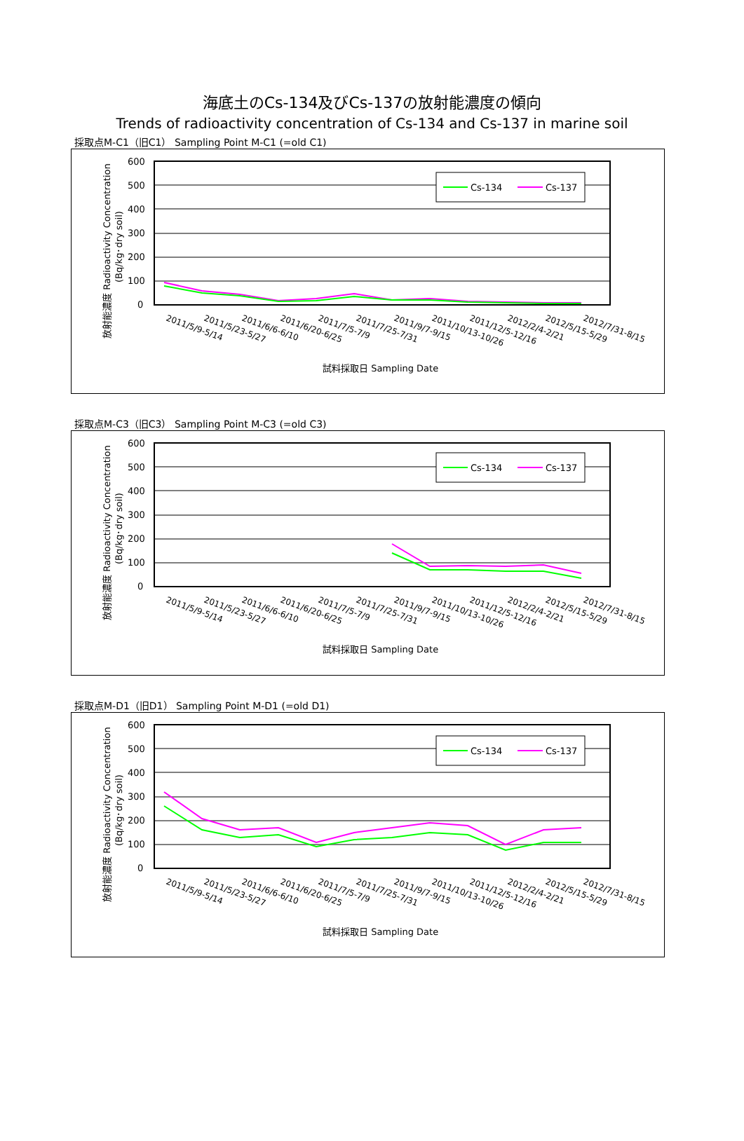海底土のCs-134及びCs-137の放射能濃度の傾向
Trends of radioactivity concentration of Cs-134 and Cs-137 in marine soil
採取点M-C1（旧C1） Sampling Point M-C1 (=old C1)
Cs-134
Cs-137
600
500
400
300
200
100
0
放射能濃度 Radioactivity Concentration
(Bq/kg･dry soil)
2011/5/9-5/14
2011/5/23-5/27
2011/6/6-6/10
2011/6/20-6/25
2011/7/5-7/9
2011/7/25-7/31
2011/9/7-9/15
2011/10/13-10/26
2011/12/5-12/16
2012/2/4-2/21
2012/5/15-5/29
2012/7/31-8/15
試料採取日 Sampling Date
採取点M-C3（旧C3） Sampling Point M-C3 (=old C3)
Cs-134
Cs-137
600
500
400
300
200
100
0
放射能濃度 Radioactivity Concentration
(Bq/kg･dry soil)
2011/5/9-5/14
2011/5/23-5/27
2011/6/6-6/10
2011/6/20-6/25
2011/7/5-7/9
2011/7/25-7/31
2011/9/7-9/15
2011/10/13-10/26
2011/12/5-12/16
2012/2/4-2/21
2012/5/15-5/29
2012/7/31-8/15
試料採取日 Sampling Date
採取点M-D1（旧D1） Sampling Point M-D1 (=old D1)
Cs-134
Cs-137
600
500
400
300
200
100
0
放射能濃度 Radioactivity Concentration
(Bq/kg･dry soil)
2011/5/9-5/14
2011/5/23-5/27
2011/6/6-6/10
2011/6/20-6/25
2011/7/5-7/9
2011/7/25-7/31
2011/9/7-9/15
2011/10/13-10/26
2011/12/5-12/16
2012/2/4-2/21
2012/5/15-5/29
2012/7/31-8/15
試料採取日 Sampling Date